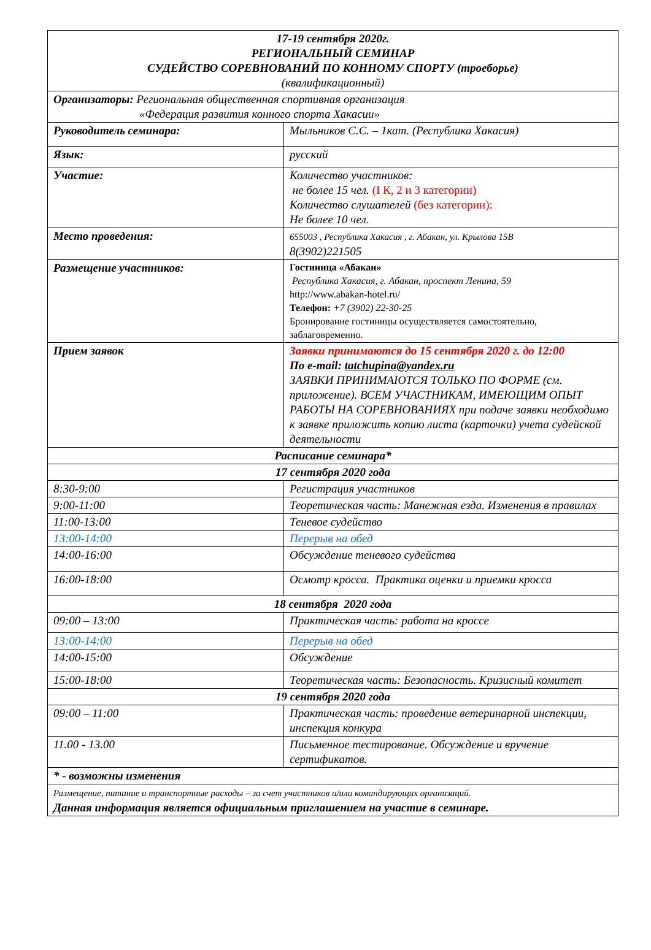| 17-19 сентября 2020г. РЕГИОНАЛЬНЫЙ СЕМИНАР СУДЕЙСТВО СОРЕВНОВАНИЙ ПО КОННОМУ СПОРТУ (троеборье) (квалификационный) | |
| Организаторы: Региональная общественная спортивная организация «Федерация развития конного спорта Хакасии» | |
| Руководитель семинара: | Мыльников С.С. – 1кат. (Республика Хакасия) |
| Язык: | русский |
| Участие: | Количество участников: не более 15 чел. (I К, 2 и 3 категории) Количество слушателей (без категории): Не более 10 чел . |
| Место проведения: | 655003 , Республика Хакасия , г. Абакан, ул. Крылова 15В 8(3902)221505 |
| Размещение участников: | Гостиница «Абакан» Республика Хакасия, г. Абакан, проспект Ленина, 59 http://www.abakan-hotel.ru/ Телефон: +7 (3902) 22-30-25 Бронирование гостиницы осуществляется самостоятельно, заблаговременно. |
| Прием заявок | Заявки принимаются до 15 сентября 2020 г. до 12:00 По e-mail: tatchupina@yandex.ru ЗАЯВКИ ПРИНИМАЮТСЯ ТОЛЬКО ПО ФОРМЕ (см. приложение). ВСЕМ УЧАСТНИКАМ, ИМЕЮЩИМ ОПЫТ РАБОТЫ НА СОРЕВНОВАНИЯХ при подаче заявки необходимо к заявке приложить копию листа (карточки) учета судейской деятельности |
| Расписание семинара* | |
| 17 сентября 2020 года | |
| 8:30-9:00 | Регистрация участников |
| 9:00-11:00 | Теоретическая часть: Манежная езда. Изменения в правилах |
| 11:00-13:00 | Теневое судейство |
| 13:00-14:00 | Перерыв на обед |
| 14:00-16:00 | Обсуждение теневого судейства |
| 16:00-18:00 | Осмотр кросса. Практика оценки и приемки кросса |
| 18 сентября 2020 года | |
| 09:00 – 13:00 | Практическая часть: работа на кроссе |
| 13:00-14:00 | Перерыв на обед |
| 14:00-15:00 | Обсуждение |
| 15:00-18:00 | Теоретическая часть: Безопасность. Кризисный комитет |
| 19 сентября 2020 года | |
| 09:00 – 11:00 | Практическая часть: проведение ветеринарной инспекции, инспекция конкура |
| 11.00 - 13.00 | Письменное тестирование. Обсуждение и вручение сертификатов. |
| * - возможны изменения | |
| Размещение, питание и транспортные расходы – за счет участников и/или командирующих организаций. Данная информация является официальным приглашением на участие в семинаре. | |